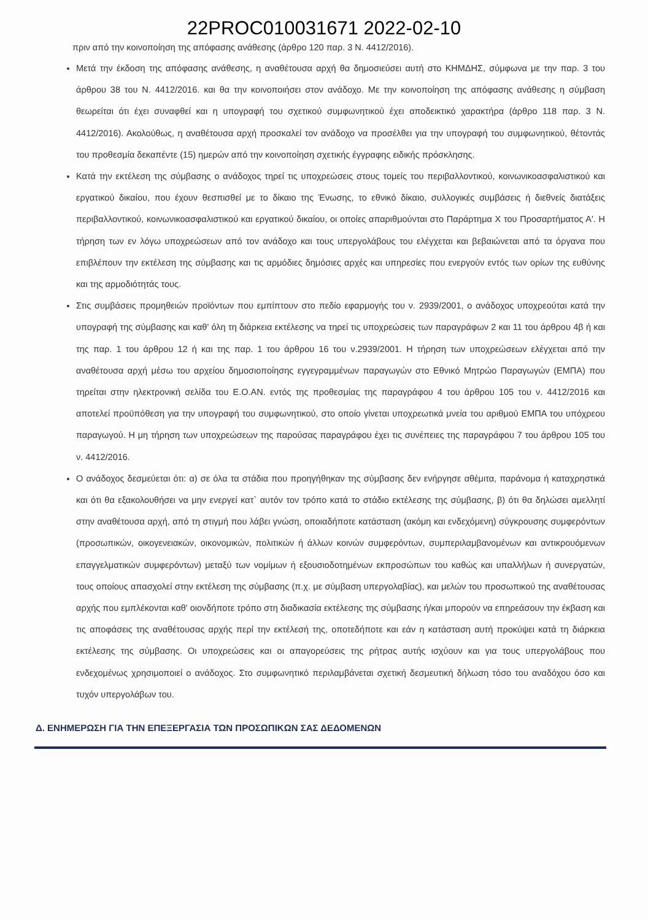22PROC010031671 2022-02-10
πριν από την κοινοποίηση της απόφασης ανάθεσης (άρθρο 120 παρ. 3 Ν. 4412/2016).
Μετά την έκδοση της απόφασης ανάθεσης, η αναθέτουσα αρχή θα δημοσιεύσει αυτή στο ΚΗΜΔΗΣ, σύμφωνα με την παρ. 3 του άρθρου 38 του Ν. 4412/2016. και θα την κοινοποιήσει στον ανάδοχο. Με την κοινοποίηση της απόφασης ανάθεσης η σύμβαση θεωρείται ότι έχει συναφθεί και η υπογραφή του σχετικού συμφωνητικού έχει αποδεικτικό χαρακτήρα (άρθρο 118 παρ. 3 Ν. 4412/2016). Ακολούθως, η αναθέτουσα αρχή προσκαλεί τον ανάδοχο να προσέλθει για την υπογραφή του συμφωνητικού, θέτοντάς του προθεσμία δεκαπέντε (15) ημερών από την κοινοποίηση σχετικής έγγραφης ειδικής πρόσκλησης.
Κατά την εκτέλεση της σύμβασης ο ανάδοχος τηρεί τις υποχρεώσεις στους τομείς του περιβαλλοντικού, κοινωνικοασφαλιστικού και εργατικού δικαίου, που έχουν θεσπισθεί με το δίκαιο της Ένωσης, το εθνικό δίκαιο, συλλογικές συμβάσεις ή διεθνείς διατάξεις περιβαλλοντικού, κοινωνικοασφαλιστικού και εργατικού δικαίου, οι οποίες απαριθμούνται στο Παράρτημα Χ του Προσαρτήματος Α'. Η τήρηση των εν λόγω υποχρεώσεων από τον ανάδοχο και τους υπεργολάβους του ελέγχεται και βεβαιώνεται από τα όργανα που επιβλέπουν την εκτέλεση της σύμβασης και τις αρμόδιες δημόσιες αρχές και υπηρεσίες που ενεργούν εντός των ορίων της ευθύνης και της αρμοδιότητάς τους.
Στις συμβάσεις προμηθειών προϊόντων που εμπίπτουν στο πεδίο εφαρμογής του ν. 2939/2001, ο ανάδοχος υποχρεούται κατά την υπογραφή της σύμβασης και καθ' όλη τη διάρκεια εκτέλεσης να τηρεί τις υποχρεώσεις των παραγράφων 2 και 11 του άρθρου 4β ή και της παρ. 1 του άρθρου 12 ή και της παρ. 1 του άρθρου 16 του ν.2939/2001. Η τήρηση των υποχρεώσεων ελέγχεται από την αναθέτουσα αρχή μέσω του αρχείου δημοσιοποίησης εγγεγραμμένων παραγωγών στο Εθνικό Μητρώο Παραγωγών (ΕΜΠΑ) που τηρείται στην ηλεκτρονική σελίδα του Ε.Ο.ΑΝ. εντός της προθεσμίας της παραγράφου 4 του άρθρου 105 του ν. 4412/2016 και αποτελεί προϋπόθεση για την υπογραφή του συμφωνητικού, στο οποίο γίνεται υποχρεωτικά μνεία του αριθμού ΕΜΠΑ του υπόχρεου παραγωγού. Η μη τήρηση των υποχρεώσεων της παρούσας παραγράφου έχει τις συνέπειες της παραγράφου 7 του άρθρου 105 του ν. 4412/2016.
Ο ανάδοχος δεσμεύεται ότι: α) σε όλα τα στάδια που προηγήθηκαν της σύμβασης δεν ενήργησε αθέμιτα, παράνομα ή καταχρηστικά και ότι θα εξακολουθήσει να μην ενεργεί κατ` αυτόν τον τρόπο κατά το στάδιο εκτέλεσης της σύμβασης, β) ότι θα δηλώσει αμελλητί στην αναθέτουσα αρχή, από τη στιγμή που λάβει γνώση, οποιαδήποτε κατάσταση (ακόμη και ενδεχόμενη) σύγκρουσης συμφερόντων (προσωπικών, οικογενειακών, οικονομικών, πολιτικών ή άλλων κοινών συμφερόντων, συμπεριλαμβανομένων και αντικρουόμενων επαγγελματικών συμφερόντων) μεταξύ των νομίμων ή εξουσιοδοτημένων εκπροσώπων του καθώς και υπαλλήλων ή συνεργατών, τους οποίους απασχολεί στην εκτέλεση της σύμβασης (π.χ. με σύμβαση υπεργολαβίας), και μελών του προσωπικού της αναθέτουσας αρχής που εμπλέκονται καθ' οιονδήποτε τρόπο στη διαδικασία εκτέλεσης της σύμβασης ή/και μπορούν να επηρεάσουν την έκβαση και τις αποφάσεις της αναθέτουσας αρχής περί την εκτέλεσή της, οποτεδήποτε και εάν η κατάσταση αυτή προκύψει κατά τη διάρκεια εκτέλεσης της σύμβασης. Οι υποχρεώσεις και οι απαγορεύσεις της ρήτρας αυτής ισχύουν και για τους υπεργολάβους που ενδεχομένως χρησιμοποιεί ο ανάδοχος. Στο συμφωνητικό περιλαμβάνεται σχετική δεσμευτική δήλωση τόσο του αναδόχου όσο και τυχόν υπεργολάβων του.
Δ. ΕΝΗΜΕΡΩΣΗ ΓΙΑ ΤΗΝ ΕΠΕΞΕΡΓΑΣΙΑ ΤΩΝ ΠΡΟΣΩΠΙΚΩΝ ΣΑΣ ΔΕΔΟΜΕΝΩΝ